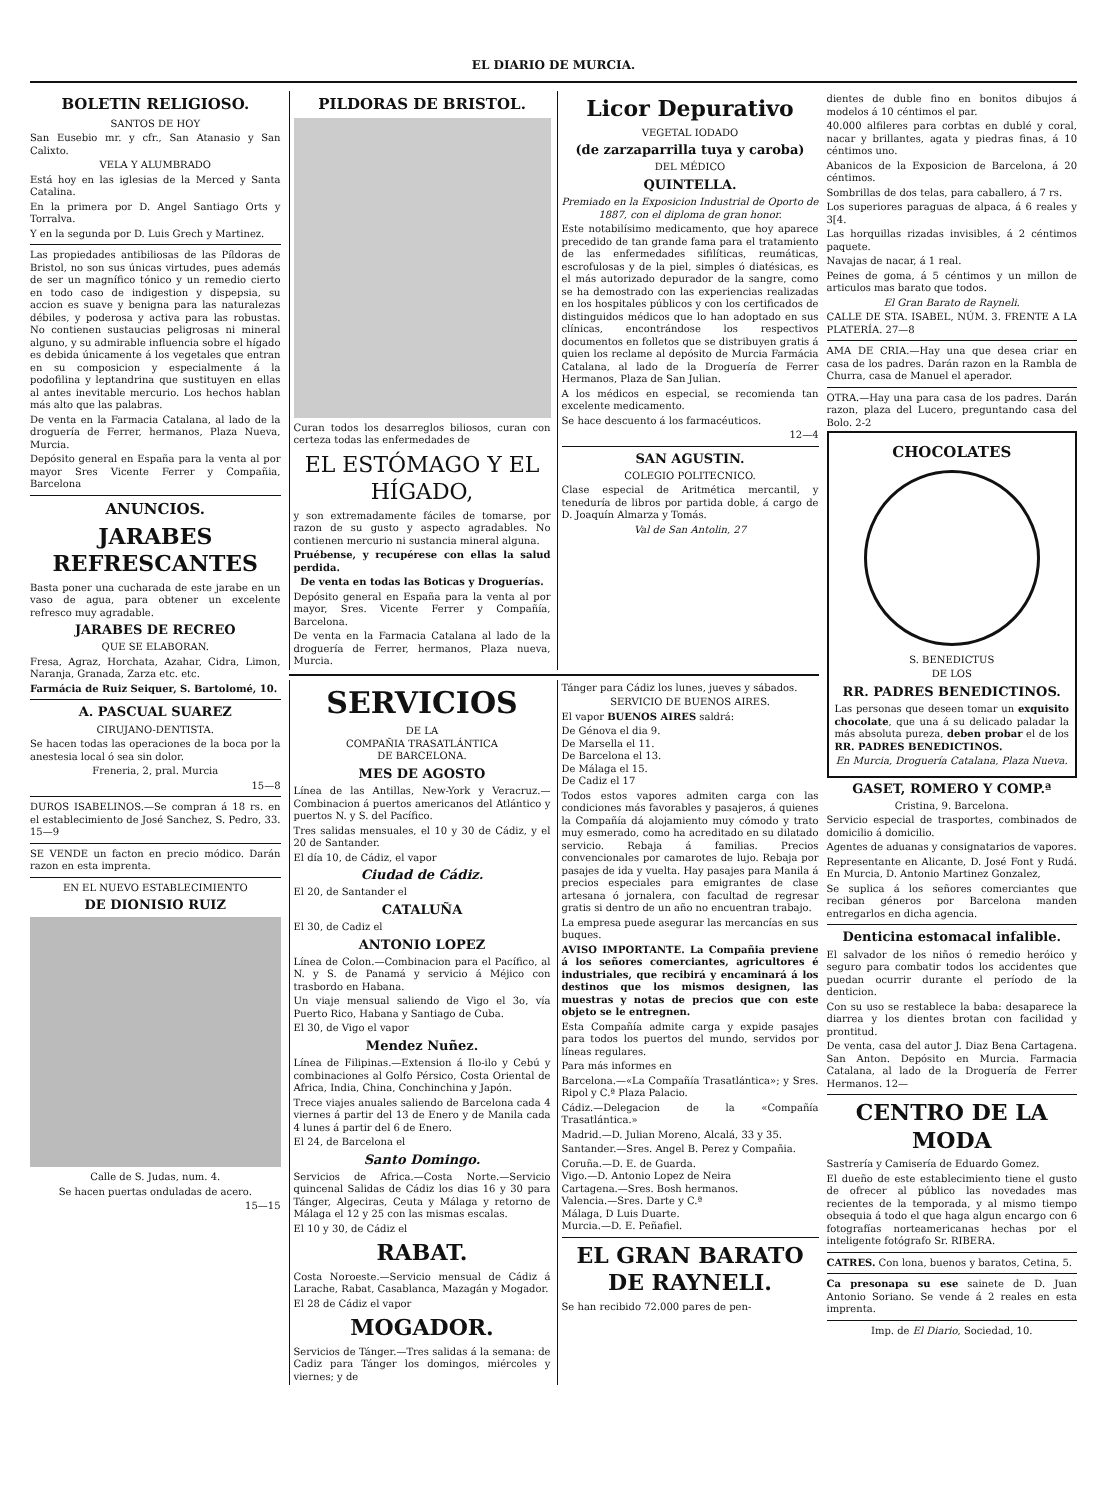EL DIARIO DE MURCIA.
BOLETIN RELIGIOSO.
SANTOS DE HOY
San Eusebio mr. y cfr., San Atanasio y San Calixto.
VELA Y ALUMBRADO
Está hoy en las iglesias de la Merced y Santa Catalina.
En la primera por D. Angel Santiago Orts y Torralva.
Y en la segunda por D. Luis Grech y Martinez.
Las propiedades antibiliosas de las Píldoras de Bristol, no son sus únicas virtudes, pues además de ser un magnífico tónico y un remedio cierto en todo caso de indigestion y dispepsia, su accion es suave y benigna para las naturalezas débiles, y poderosa y activa para las robustas. No contienen sustaucias peligrosas ni mineral alguno, y su admirable influencia sobre el hígado es debida únicamente á los vegetales que entran en su composicion y especialmente á la podofilina y leptandrina que sustituyen en ellas al antes inevitable mercurio. Los hechos hablan más alto que las palabras.
De venta en la Farmacia Catalana, al lado de la droguería de Ferrer, hermanos, Plaza Nueva, Murcia.
Depósito general en España para la venta al por mayor Sres Vicente Ferrer y Compañia, Barcelona
ANUNCIOS.
JARABES
REFRESCANTES
Basta poner una cucharada de este jarabe en un vaso de agua, para obtener un excelente refresco muy agradable.
JARABES DE RECREO
QUE SE ELABORAN.
Fresa, Agraz, Horchata, Azahar, Cidra, Limon, Naranja, Granada, Zarza etc. etc.
Farmácia de Ruiz Seiquer, S. Bartolomé, 10.
A. PASCUAL SUAREZ
CIRUJANO-DENTISTA.
Se hacen todas las operaciones de la boca por la anestesia local ó sea sin dolor.
Freneria, 2, pral. Murcia
15—8
DUROS ISABELINOS.—Se compran á 18 rs. en el establecimiento de José Sanchez, S. Pedro, 33. 15—9
SE VENDE un facton en precio módico. Darán razon en esta imprenta.
EN EL NUEVO ESTABLECIMIENTO
DE DIONISIO RUIZ
Calle de S. Judas, num. 4.
Se hacen puertas onduladas de acero.
15—15
PILDORAS DE BRISTOL.
Curan todos los desarreglos biliosos, curan con certeza todas las enfermedades de
EL ESTÓMAGO Y EL HÍGADO,
y son extremadamente fáciles de tomarse, por razon de su gusto y aspecto agradables. No contienen mercurio ni sustancia mineral alguna.
Pruébense, y recupérese con ellas la salud perdida.
De venta en todas las Boticas y Droguerías.
Depósito general en España para la venta al por mayor, Sres. Vicente Ferrer y Compañía, Barcelona.
De venta en la Farmacia Catalana al lado de la droguería de Ferrer, hermanos, Plaza nueva, Murcia.
Licor Depurativo
VEGETAL IODADO
(de zarzaparrilla tuya y caroba)
DEL MÉDICO
QUINTELLA.
Premiado en la Exposicion Industrial de Oporto de 1887, con el diploma de gran honor.
Este notabilísimo medicamento, que hoy aparece precedido de tan grande fama para el tratamiento de las enfermedades sifilíticas, reumáticas, escrofulosas y de la piel, simples ó diatésicas, es el más autorizado depurador de la sangre, como se ha demostrado con las experiencias realizadas en los hospitales públicos y con los certificados de distinguidos médicos que lo han adoptado en sus clínicas, encontrándose los respectivos documentos en folletos que se distribuyen gratis á quien los reclame al depósito de Murcia Farmácia Catalana, al lado de la Droguería de Ferrer Hermanos, Plaza de San Julian.
A los médicos en especial, se recomienda tan excelente medicamento.
Se hace descuento á los farmacéuticos.
12—4
SAN AGUSTIN.
COLEGIO POLITECNICO.
Clase especial de Aritmética mercantil, y teneduría de libros por partida doble, á cargo de D. Joaquín Almarza y Tomás.
Val de San Antolin, 27
SERVICIOS
DE LA
COMPAÑIA TRASATLÁNTICA
DE BARCELONA.
MES DE AGOSTO
Línea de las Antillas, New-York y Veracruz.—Combinacion á puertos americanos del Atlántico y puertos N. y S. del Pacífico.
Tres salidas mensuales, el 10 y 30 de Cádiz, y el 20 de Santander.
El día 10, de Cádiz, el vapor
Ciudad de Cádiz.
El 20, de Santander el
CATALUÑA
El 30, de Cadiz el
ANTONIO LOPEZ
Línea de Colon.—Combinacion para el Pacífico, al N. y S. de Panamá y servicio á Méjico con trasbordo en Habana.
Un viaje mensual saliendo de Vigo el 3o, vía Puerto Rico, Habana y Santiago de Cuba.
El 30, de Vigo el vapor
Mendez Nuñez.
Línea de Filipinas.—Extension á Ilo-ilo y Cebú y combinaciones al Golfo Pérsico, Costa Oriental de Africa, India, China, Conchinchina y Japón.
Trece viajes anuales saliendo de Barcelona cada 4 viernes á partir del 13 de Enero y de Manila cada 4 lunes á partir del 6 de Enero.
El 24, de Barcelona el
Santo Domingo.
Servicios de Africa.—Costa Norte.—Servicio quincenal Salidas de Cádiz los dias 16 y 30 para Tánger, Algeciras, Ceuta y Málaga y retorno de Málaga el 12 y 25 con las mismas escalas.
El 10 y 30, de Cádiz el
RABAT.
Costa Noroeste.—Servicio mensual de Cádiz á Larache, Rabat, Casablanca, Mazagán y Mogador.
El 28 de Cádiz el vapor
MOGADOR.
Servicios de Tánger.—Tres salidas á la semana: de Cadiz para Tánger los domingos, miércoles y viernes; y de
Tánger para Cádiz los lunes, jueves y sábados.
SERVICIO DE BUENOS AIRES.
El vapor BUENOS AIRES saldrá:
De Génova el dia 9.
De Marsella el 11.
De Barcelona el 13.
De Málaga el 15.
De Cadiz el 17
Todos estos vapores admiten carga con las condiciones más favorables y pasajeros, á quienes la Compañía dá alojamiento muy cómodo y trato muy esmerado, como ha acreditado en su dilatado servicio. Rebaja á familias. Precios convencionales por camarotes de lujo. Rebaja por pasajes de ida y vuelta. Hay pasajes para Manila á precios especiales para emigrantes de clase artesana ó jornalera, con facultad de regresar gratis si dentro de un año no encuentran trabajo.
La empresa puede asegurar las mercancías en sus buques.
AVISO IMPORTANTE. La Compañia previene á los señores comerciantes, agricultores é industriales, que recibirá y encaminará á los destinos que los mismos designen, las muestras y notas de precios que con este objeto se le entregnen.
Esta Compañía admite carga y expide pasajes para todos los puertos del mundo, servidos por líneas regulares.
Para más informes en
Barcelona.—«La Compañía Trasatlántica»; y Sres. Ripol y C.ª Plaza Palacio.
Cádiz.—Delegacion de la «Compañía Trasatlántica.»
Madrid.—D. Julian Moreno, Alcalá, 33 y 35.
Santander.—Sres. Angel B. Perez y Compañia.
Coruña.—D. E. de Guarda.
Vigo.—D. Antonio Lopez de Neira
Cartagena.—Sres. Bosh hermanos.
Valencia.—Sres. Darte y C.ª
Málaga, D Luis Duarte.
Murcia.—D. E. Peñafiel.
EL GRAN BARATO
DE RAYNELI.
Se han recibido 72.000 pares de pen-
dientes de duble fino en bonitos dibujos á modelos á 10 céntimos el par.
40.000 alfileres para corbtas en dublé y coral, nacar y brillantes, agata y piedras finas, á 10 céntimos uno.
Abanicos de la Exposicion de Barcelona, á 20 céntimos.
Sombrillas de dos telas, para caballero, á 7 rs.
Los superiores paraguas de alpaca, á 6 reales y 3[4.
Las horquillas rizadas invisibles, á 2 céntimos paquete.
Navajas de nacar, á 1 real.
Peines de goma, á 5 céntimos y un millon de articulos mas barato que todos.
El Gran Barato de Rayneli.
CALLE DE STA. ISABEL, NÚM. 3. FRENTE A LA PLATERÍA. 27—8
AMA DE CRIA.—Hay una que desea criar en casa de los padres. Darán razon en la Rambla de Churra, casa de Manuel el aperador.
OTRA.—Hay una para casa de los padres. Darán razon, plaza del Lucero, preguntando casa del Bolo. 2-2
CHOCOLATES
S. BENEDICTUS
DE LOS
RR. PADRES BENEDICTINOS.
Las personas que deseen tomar un exquisito chocolate, que una á su delicado paladar la más absoluta pureza, deben probar el de los RR. PADRES BENEDICTINOS.
En Murcia, Droguería Catalana, Plaza Nueva.
GASET, ROMERO Y COMP.ª
Cristina, 9. Barcelona.
Servicio especial de trasportes, combinados de domicilio á domicilio.
Agentes de aduanas y consignatarios de vapores.
Representante en Alicante, D. José Font y Rudá. En Murcia, D. Antonio Martinez Gonzalez,
Se suplica á los señores comerciantes que reciban géneros por Barcelona manden entregarlos en dicha agencia.
Denticina estomacal infalible.
El salvador de los niños ó remedio heróico y seguro para combatir todos los accidentes que puedan ocurrir durante el período de la denticion.
Con su uso se restablece la baba: desaparece la diarrea y los dientes brotan con facilidad y prontitud.
De venta, casa del autor J. Diaz Bena Cartagena. San Anton. Depósito en Murcia. Farmacia Catalana, al lado de la Droguería de Ferrer Hermanos. 12—
CENTRO DE LA MODA
Sastrería y Camisería de Eduardo Gomez.
El dueño de este establecimiento tiene el gusto de ofrecer al público las novedades mas recientes de la temporada, y al mismo tiempo obsequia á todo el que haga algun encargo con 6 fotografías norteamericanas hechas por el inteligente fotógrafo Sr. RIBERA.
CATRES. Con lona, buenos y baratos, Cetina, 5.
Ca presonapa su ese sainete de D. Juan Antonio Soriano. Se vende á 2 reales en esta imprenta.
Imp. de El Diario, Sociedad, 10.